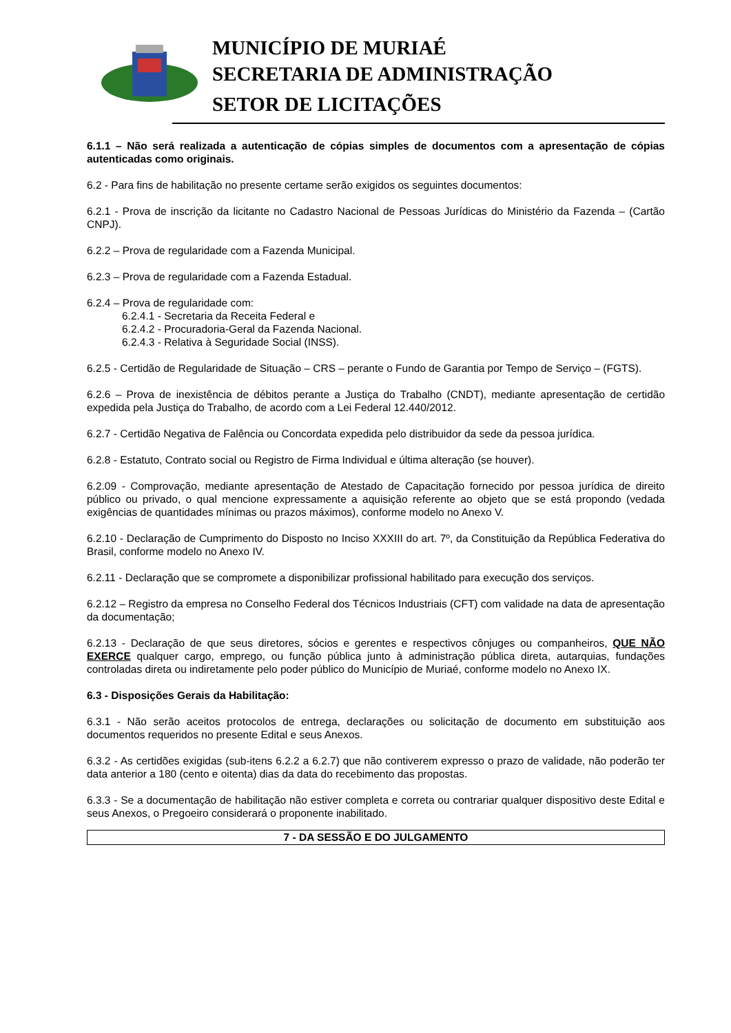MUNICÍPIO DE MURIAÉ
SECRETARIA DE ADMINISTRAÇÃO
SETOR DE LICITAÇÕES
6.1.1 – Não será realizada a autenticação de cópias simples de documentos com a apresentação de cópias autenticadas como originais.
6.2 - Para fins de habilitação no presente certame serão exigidos os seguintes documentos:
6.2.1 - Prova de inscrição da licitante no Cadastro Nacional de Pessoas Jurídicas do Ministério da Fazenda – (Cartão CNPJ).
6.2.2 – Prova de regularidade com a Fazenda Municipal.
6.2.3 – Prova de regularidade com a Fazenda Estadual.
6.2.4 – Prova de regularidade com:
6.2.4.1 - Secretaria da Receita Federal e
6.2.4.2 - Procuradoria-Geral da Fazenda Nacional.
6.2.4.3 - Relativa à Seguridade Social (INSS).
6.2.5 - Certidão de Regularidade de Situação – CRS – perante o Fundo de Garantia por Tempo de Serviço – (FGTS).
6.2.6 – Prova de inexistência de débitos perante a Justiça do Trabalho (CNDT), mediante apresentação de certidão expedida pela Justiça do Trabalho, de acordo com a Lei Federal 12.440/2012.
6.2.7 - Certidão Negativa de Falência ou Concordata expedida pelo distribuidor da sede da pessoa jurídica.
6.2.8 - Estatuto, Contrato social ou Registro de Firma Individual e última alteração (se houver).
6.2.09 - Comprovação, mediante apresentação de Atestado de Capacitação fornecido por pessoa jurídica de direito público ou privado, o qual mencione expressamente a aquisição referente ao objeto que se está propondo (vedada exigências de quantidades mínimas ou prazos máximos), conforme modelo no Anexo V.
6.2.10 - Declaração de Cumprimento do Disposto no Inciso XXXIII do art. 7º, da Constituição da República Federativa do Brasil, conforme modelo no Anexo IV.
6.2.11 - Declaração que se compromete a disponibilizar profissional habilitado para execução dos serviços.
6.2.12 – Registro da empresa no Conselho Federal dos Técnicos Industriais (CFT) com validade na data de apresentação da documentação;
6.2.13 - Declaração de que seus diretores, sócios e gerentes e respectivos cônjuges ou companheiros, QUE NÃO EXERCE qualquer cargo, emprego, ou função pública junto à administração pública direta, autarquias, fundações controladas direta ou indiretamente pelo poder público do Município de Muriaé, conforme modelo no Anexo IX.
6.3 - Disposições Gerais da Habilitação:
6.3.1 - Não serão aceitos protocolos de entrega, declarações ou solicitação de documento em substituição aos documentos requeridos no presente Edital e seus Anexos.
6.3.2 - As certidões exigidas (sub-itens 6.2.2 a 6.2.7) que não contiverem expresso o prazo de validade, não poderão ter data anterior a 180 (cento e oitenta) dias da data do recebimento das propostas.
6.3.3 - Se a documentação de habilitação não estiver completa e correta ou contrariar qualquer dispositivo deste Edital e seus Anexos, o Pregoeiro considerará o proponente inabilitado.
7 - DA SESSÃO E DO JULGAMENTO